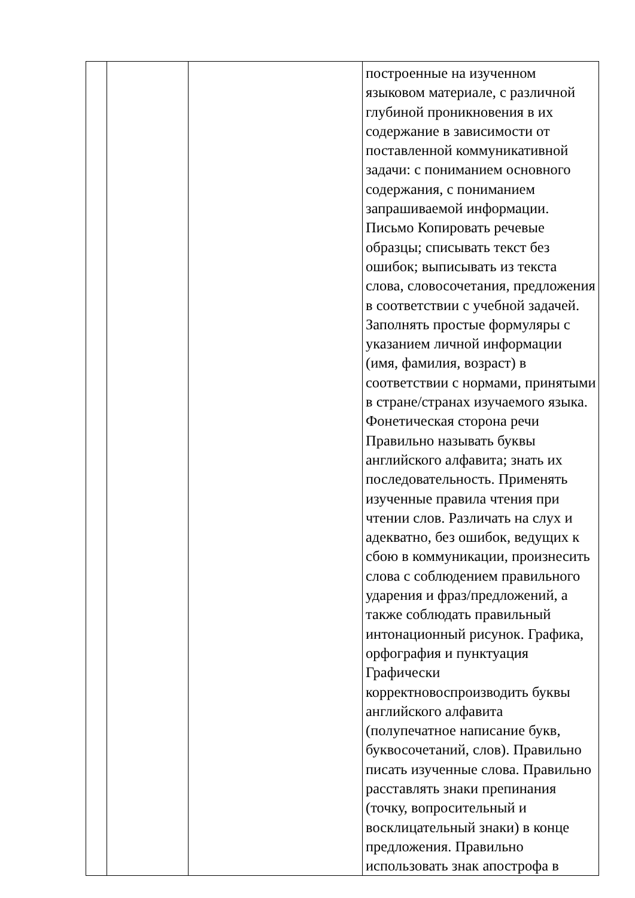| | | | построенные на изученном языковом материале, с различной глубиной проникновения в их содержание в зависимости от поставленной коммуникативной задачи: с пониманием основного содержания, с пониманием запрашиваемой информации. Письмо Копировать речевые образцы; списывать текст без ошибок; выписывать из текста слова, словосочетания, предложения в соответствии с учебной задачей. Заполнять простые формуляры с указанием личной информации (имя, фамилия, возраст) в соответствии с нормами, принятыми в стране/странах изучаемого языка. Фонетическая сторона речи Правильно называть буквы английского алфавита; знать их последовательность. Применять изученные правила чтения при чтении слов. Различать на слух и адекватно, без ошибок, ведущих к сбою в коммуникации, произнесить слова с соблюдением правильного ударения и фраз/предложений, а также соблюдать правильный интонационный рисунок. Графика, орфография и пунктуация Графически корректновоспроизводить буквы английского алфавита (полупечатное написание букв, буквосочетаний, слов). Правильно писать изученные слова. Правильно расставлять знаки препинания (точку, вопросительный и восклицательный знаки) в конце предложения. Правильно использовать знак апострофа в |